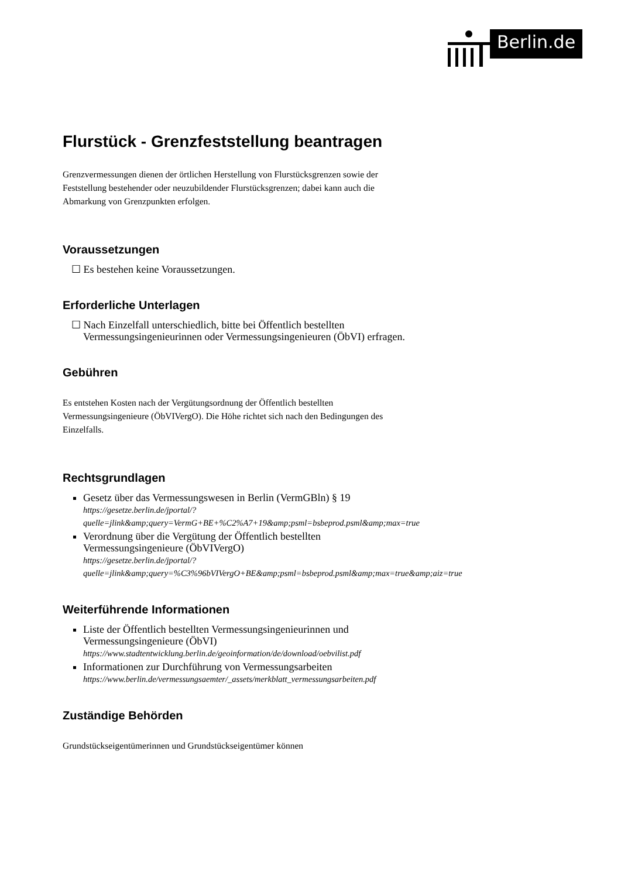Berlin.de
Flurstück - Grenzfeststellung beantragen
Grenzvermessungen dienen der örtlichen Herstellung von Flurstücksgrenzen sowie der Feststellung bestehender oder neuzubildender Flurstücksgrenzen; dabei kann auch die Abmarkung von Grenzpunkten erfolgen.
Voraussetzungen
☐ Es bestehen keine Voraussetzungen.
Erforderliche Unterlagen
☐ Nach Einzelfall unterschiedlich, bitte bei Öffentlich bestellten Vermessungsingenieurinnen oder Vermessungsingenieuren (ÖbVI) erfragen.
Gebühren
Es entstehen Kosten nach der Vergütungsordnung der Öffentlich bestellten Vermessungsingenieure (ÖbVIVergO). Die Höhe richtet sich nach den Bedingungen des Einzelfalls.
Rechtsgrundlagen
Gesetz über das Vermessungswesen in Berlin (VermGBln) § 19
https://gesetze.berlin.de/jportal/?quelle=jlink&amp;query=VermG+BE+%C2%A7+19&amp;psml=bsbeprod.psml&amp;max=true
Verordnung über die Vergütung der Öffentlich bestellten Vermessungsingenieure (ÖbVIVergO)
https://gesetze.berlin.de/jportal/?quelle=jlink&amp;query=%C3%96bVIVergO+BE&amp;psml=bsbeprod.psml&amp;max=true&amp;aiz=true
Weiterführende Informationen
Liste der Öffentlich bestellten Vermessungsingenieurinnen und Vermessungsingenieure (ÖbVI)
https://www.stadtentwicklung.berlin.de/geoinformation/de/download/oebvilist.pdf
Informationen zur Durchführung von Vermessungsarbeiten
https://www.berlin.de/vermessungsaemter/_assets/merkblatt_vermessungsarbeiten.pdf
Zuständige Behörden
Grundstückseigentümerinnen und Grundstückseigentümer können